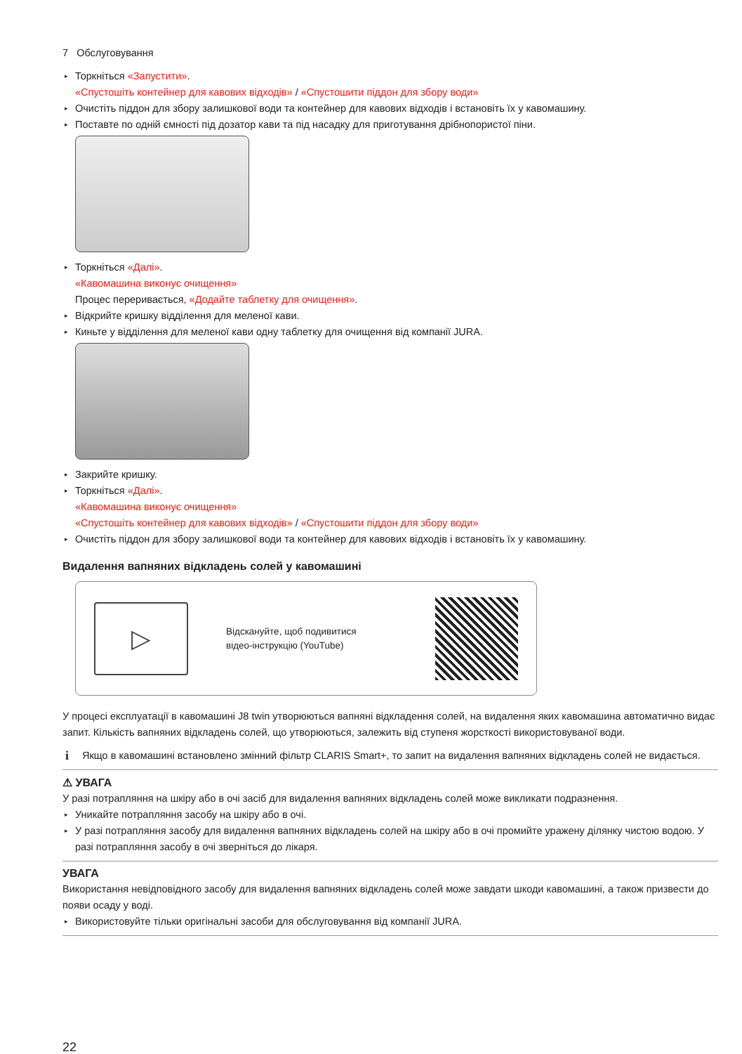7 Обслуговування
▸ Торкніться «Запустити».
«Спустошіть контейнер для кавових відходів» / «Спустошити піддон для збору води»
▸ Очистіть піддон для збору залишкової води та контейнер для кавових відходів і встановіть їх у кавомашину.
▸ Поставте по одній ємності під дозатор кави та під насадку для приготування дрібнопористої піни.
▸ Торкніться «Далі».
«Кавомашина виконує очищення»
Процес переривається, «Додайте таблетку для очищення».
▸ Відкрийте кришку відділення для меленої кави.
▸ Киньте у відділення для меленої кави одну таблетку для очищення від компанії JURA.
▸ Закрийте кришку.
▸ Торкніться «Далі».
«Кавомашина виконує очищення»
«Спустошіть контейнер для кавових відходів» / «Спустошити піддон для збору води»
▸ Очистіть піддон для збору залишкової води та контейнер для кавових відходів і встановіть їх у кавомашину.
Видалення вапняних відкладень солей у кавомашині
▷
Відскануйте, щоб подивитися
відео-інструкцію (YouTube)
У процесі експлуатації в кавомашині J8 twin утворюються вапняні відкладення солей, на видалення яких кавомашина автоматично видає запит. Кількість вапняних відкладень солей, що утворюються, залежить від ступеня жорсткості використовуваної води.
i Якщо в кавомашині встановлено змінний фільтр CLARIS Smart+, то запит на видалення вапняних відкладень солей не видається.
⚠ УВАГА
У разі потрапляння на шкіру або в очі засіб для видалення вапняних відкладень солей може викликати подразнення.
▸ Уникайте потрапляння засобу на шкіру або в очі.
▸ У разі потрапляння засобу для видалення вапняних відкладень солей на шкіру або в очі промийте уражену ділянку чистою водою. У разі потрапляння засобу в очі зверніться до лікаря.
УВАГА
Використання невідповідного засобу для видалення вапняних відкладень солей може завдати шкоди кавомашині, а також призвести до появи осаду у воді.
▸ Використовуйте тільки оригінальні засоби для обслуговування від компанії JURA.
22